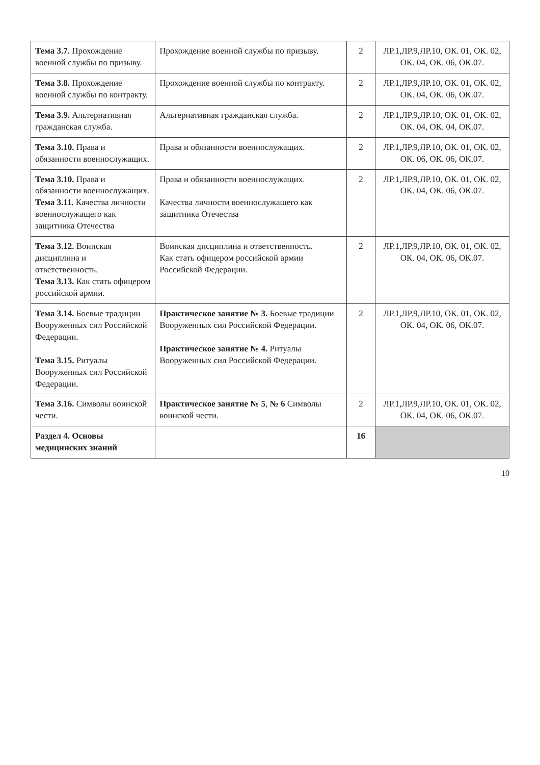| Тема 3.7. Прохождение военной службы по призыву. | Прохождение военной службы по призыву. | 2 | ЛР.1,ЛР.9,ЛР.10, ОК. 01, ОК. 02, ОК. 04, ОК. 06, ОК.07. |
| Тема 3.8. Прохождение военной службы по контракту. | Прохождение военной службы по контракту. | 2 | ЛР.1,ЛР.9,ЛР.10, ОК. 01, ОК. 02, ОК. 04, ОК. 06, ОК.07. |
| Тема 3.9. Альтернативная гражданская служба. | Альтернативная гражданская служба. | 2 | ЛР.1,ЛР.9,ЛР.10, ОК. 01, ОК. 02, ОК. 04, ОК. 04, ОК.07. |
| Тема 3.10. Права и обязанности военнослужащих. | Права и обязанности военнослужащих. | 2 | ЛР.1,ЛР.9,ЛР.10, ОК. 01, ОК. 02, ОК. 06, ОК. 06, ОК.07. |
| Тема 3.10. Права и обязанности военнослужащих. Тема 3.11. Качества личности военнослужащего как защитника Отечества | Права и обязанности военнослужащих. Качества личности военнослужащего как защитника Отечества | 2 | ЛР.1,ЛР.9,ЛР.10, ОК. 01, ОК. 02, ОК. 04, ОК. 06, ОК.07. |
| Тема 3.12. Воинская дисциплина и ответственность. Тема 3.13. Как стать офицером российской армии. | Воинская дисциплина и ответственность. Как стать офицером российской армии Российской Федерации. | 2 | ЛР.1,ЛР.9,ЛР.10, ОК. 01, ОК. 02, ОК. 04, ОК. 06, ОК.07. |
| Тема 3.14. Боевые традиции Вооруженных сил Российской Федерации. Тема 3.15. Ритуалы Вооруженных сил Российской Федерации. | Практическое занятие № 3. Боевые традиции Вооруженных сил Российской Федерации. Практическое занятие № 4. Ритуалы Вооруженных сил Российской Федерации. | 2 | ЛР.1,ЛР.9,ЛР.10, ОК. 01, ОК. 02, ОК. 04, ОК. 06, ОК.07. |
| Тема 3.16. Символы воинской чести. | Практическое занятие № 5 , № 6 Символы воинской чести. | 2 | ЛР.1,ЛР.9,ЛР.10, ОК. 01, ОК. 02, ОК. 04, ОК. 06, ОК.07. |
| Раздел 4. Основы медицинских знаний | | 16 | |
10